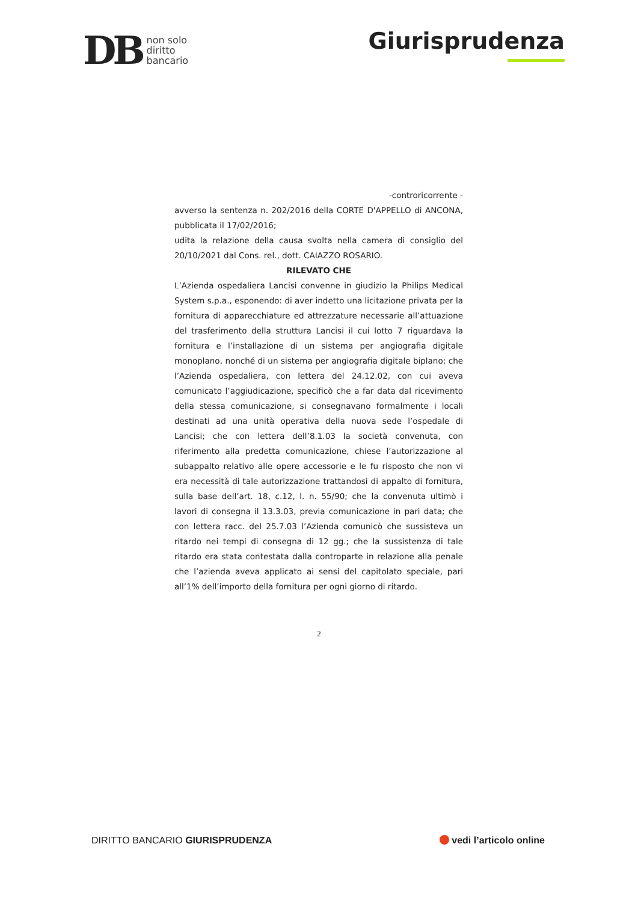DB non solo
diritto
bancario
Giurisprudenza
-controricorrente -
avverso la sentenza n. 202/2016 della CORTE D'APPELLO di ANCONA, pubblicata il 17/02/2016;
udita la relazione della causa svolta nella camera di consiglio del 20/10/2021 dal Cons. rel., dott. CAIAZZO ROSARIO.
RILEVATO CHE
L’Azienda ospedaliera Lancisi convenne in giudizio la Philips Medical System s.p.a., esponendo: di aver indetto una licitazione privata per la fornitura di apparecchiature ed attrezzature necessarie all’attuazione del trasferimento della struttura Lancisi il cui lotto 7 riguardava la fornitura e l’installazione di un sistema per angiografia digitale monoplano, nonché di un sistema per angiografia digitale biplano; che l’Azienda ospedaliera, con lettera del 24.12.02, con cui aveva comunicato l’aggiudicazione, specificò che a far data dal ricevimento della stessa comunicazione, si consegnavano formalmente i locali destinati ad una unità operativa della nuova sede l’ospedale di Lancisi; che con lettera dell’8.1.03 la società convenuta, con riferimento alla predetta comunicazione, chiese l’autorizzazione al subappalto relativo alle opere accessorie e le fu risposto che non vi era necessità di tale autorizzazione trattandosi di appalto di fornitura, sulla base dell’art. 18, c.12, l. n. 55/90; che la convenuta ultimò i lavori di consegna il 13.3.03, previa comunicazione in pari data; che con lettera racc. del 25.7.03 l’Azienda comunicò che sussisteva un ritardo nei tempi di consegna di 12 gg.; che la sussistenza di tale ritardo era stata contestata dalla controparte in relazione alla penale che l’azienda aveva applicato ai sensi del capitolato speciale, pari all’1% dell’importo della fornitura per ogni giorno di ritardo.
2
DIRITTO BANCARIO GIURISPRUDENZA
vedi l’articolo online